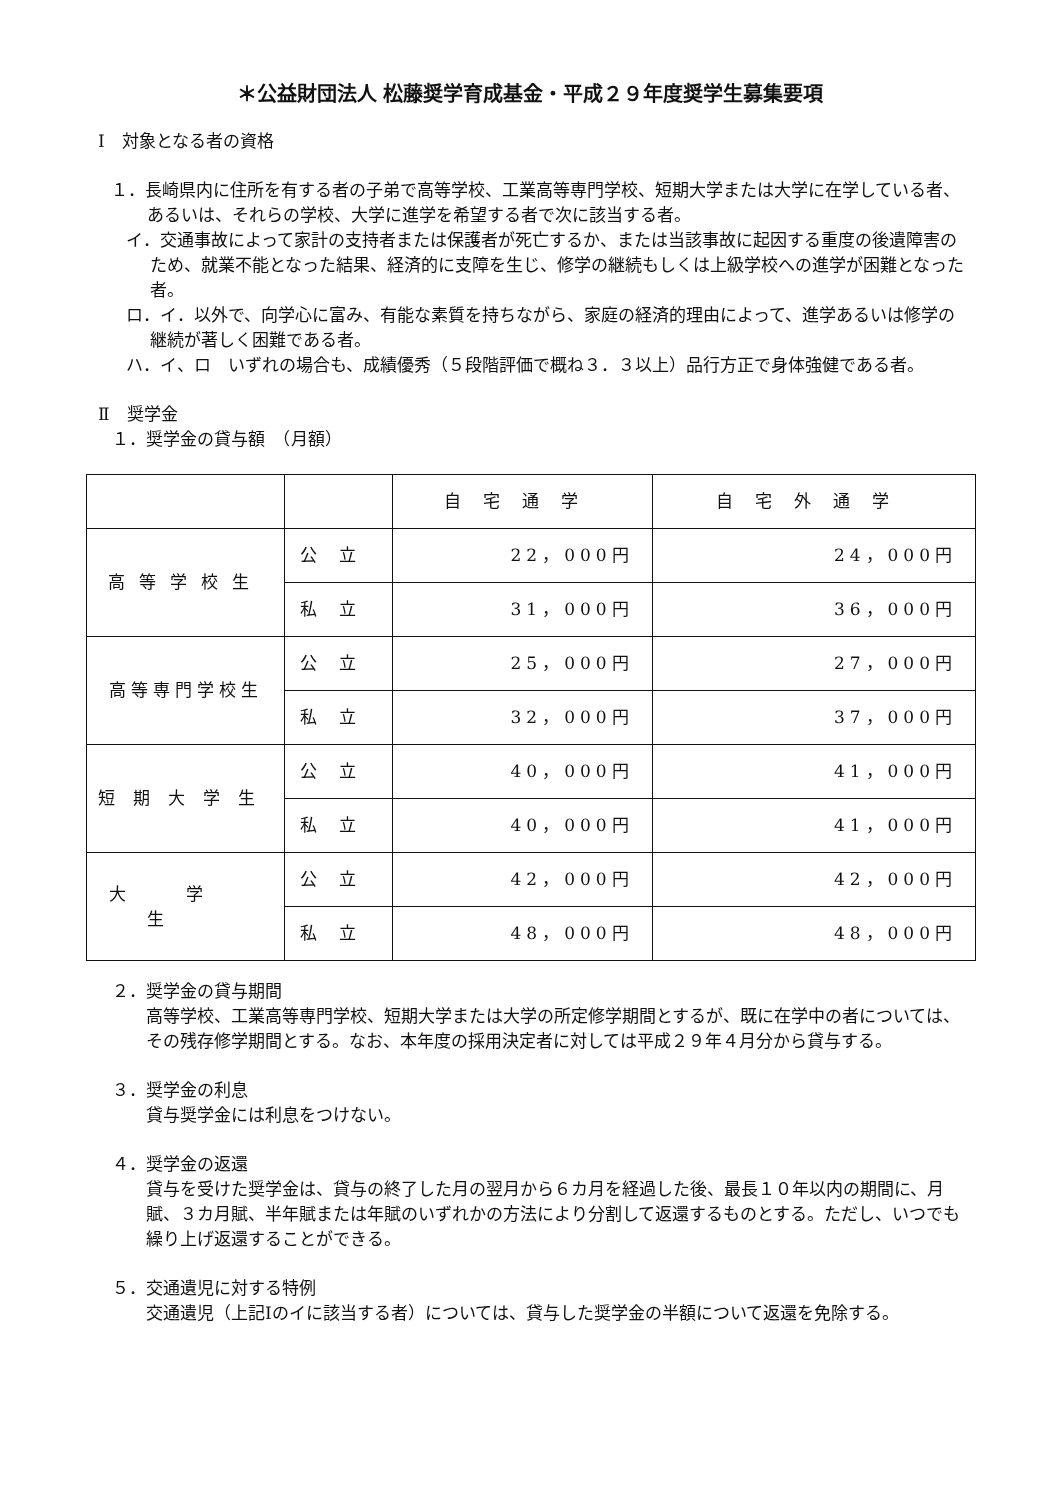＊公益財団法人 松藤奨学育成基金・平成２９年度奨学生募集要項
Ⅰ　対象となる者の資格
１．長崎県内に住所を有する者の子弟で高等学校、工業高等専門学校、短期大学または大学に在学している者、あるいは、それらの学校、大学に進学を希望する者で次に該当する者。
イ．交通事故によって家計の支持者または保護者が死亡するか、または当該事故に起因する重度の後遺障害のため、就業不能となった結果、経済的に支障を生じ、修学の継続もしくは上級学校への進学が困難となった者。
ロ．イ．以外で、向学心に富み、有能な素質を持ちながら、家庭の経済的理由によって、進学あるいは修学の継続が著しく困難である者。
ハ．イ、ロ　いずれの場合も、成績優秀（５段階評価で概ね３．３以上）品行方正で身体強健である者。
Ⅱ　奨学金
１．奨学金の貸与額　（月額）
| | | 自宅通学 | 自宅外通学 |
| --- | --- | --- | --- |
| 高等学校生 | 公立 | 22，000円 | 24，000円 |
| | 私立 | 31，000円 | 36，000円 |
| 高等専門学校生 | 公立 | 25，000円 | 27，000円 |
| | 私立 | 32，000円 | 37，000円 |
| 短期大学生 | 公立 | 40，000円 | 41，000円 |
| | 私立 | 40，000円 | 41，000円 |
| 大学生 | 公立 | 42，000円 | 42，000円 |
| | 私立 | 48，000円 | 48，000円 |
２．奨学金の貸与期間
高等学校、工業高等専門学校、短期大学または大学の所定修学期間とするが、既に在学中の者については、その残存修学期間とする。なお、本年度の採用決定者に対しては平成２９年４月分から貸与する。
３．奨学金の利息
貸与奨学金には利息をつけない。
４．奨学金の返還
貸与を受けた奨学金は、貸与の終了した月の翌月から６カ月を経過した後、最長１０年以内の期間に、月賦、３カ月賦、半年賦または年賦のいずれかの方法により分割して返還するものとする。ただし、いつでも繰り上げ返還することができる。
５．交通遺児に対する特例
交通遺児（上記Ⅰのイに該当する者）については、貸与した奨学金の半額について返還を免除する。